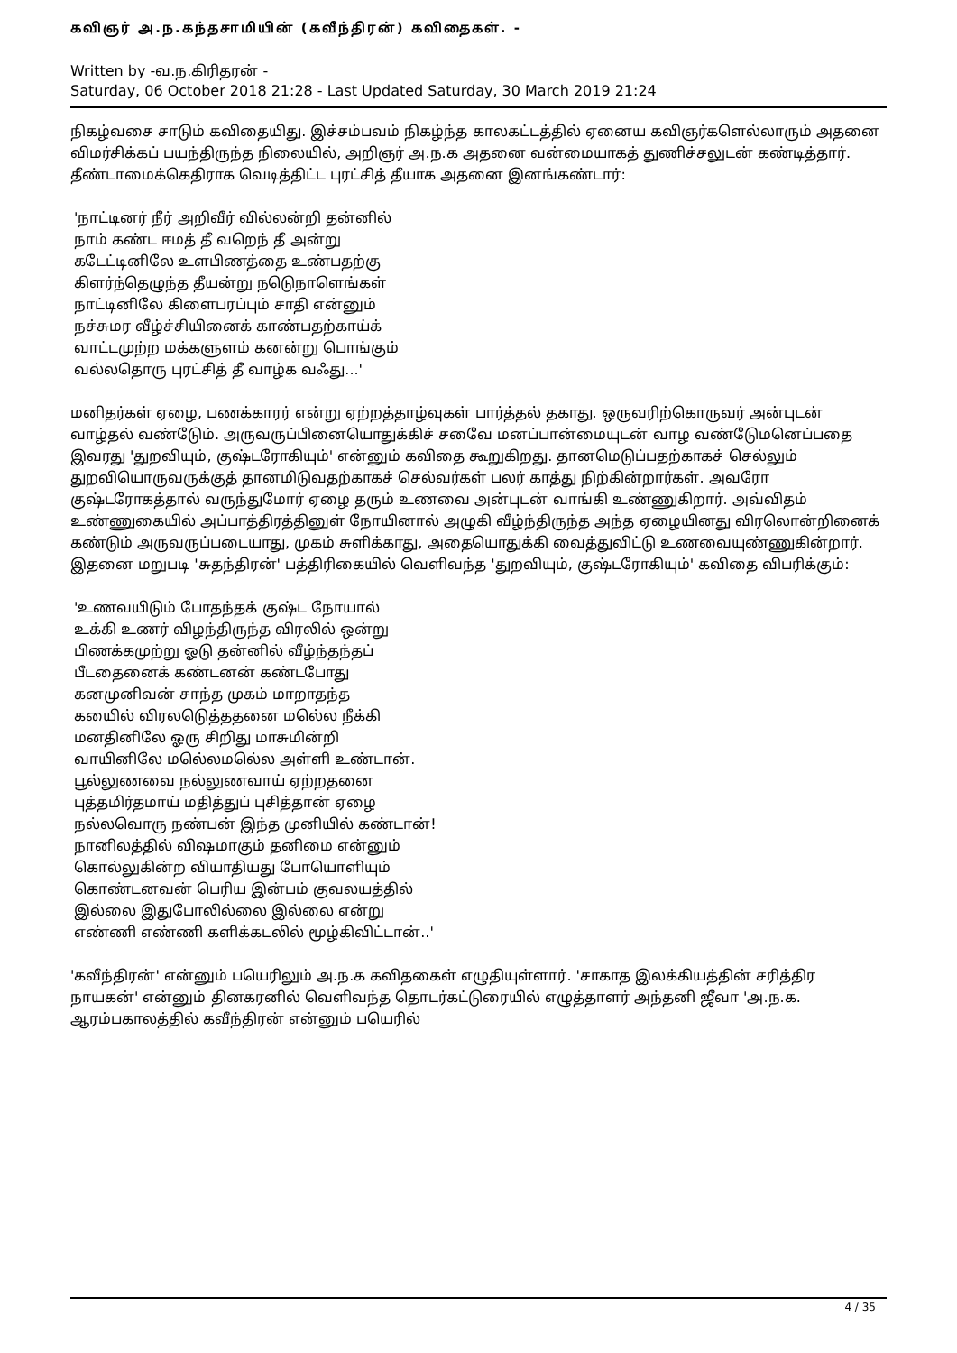கவிஞர் அ.ந.கந்தசாமியின் (கவீந்திரன்) கவிதைகள். -
Written by -வ.ந.கிரிதரன் -
Saturday, 06 October 2018 21:28 - Last Updated Saturday, 30 March 2019 21:24
நிகழ்வசை சாடும் கவிதையிது. இச்சம்பவம் நிகழ்ந்த காலகட்டத்தில் ஏனைய கவிஞர்களெல்லாரும் அதனை விமர்சிக்கப் பயந்திருந்த நிலையில், அறிஞர் அ.ந.க அதனை வன்மையாகத் துணிச்சலுடன் கண்டித்தார். தீண்டாமைக்கெதிராக வெடித்திட்ட புரட்சித் தீயாக அதனை இனங்கண்டார்:
'நாட்டினர் நீர் அறிவீர் வில்லன்றி தன்னில்
நாம் கண்ட ஈமத் தீ வறெந் தீ அன்று
கடேட்டினிலே உளபிணத்தை உண்பதற்கு
கிளர்ந்தெழுந்த தீயன்று நடெுநாளெங்கள்
நாட்டினிலே கிளைபரப்பும் சாதி என்னும்
நச்சுமர வீழ்ச்சியினைக் காண்பதற்காய்க்
வாட்டமுற்ற மக்களுளம் கனன்று பொங்கும்
வல்லதொரு புரட்சித் தீ வாழ்க வஃது...'
மனிதர்கள் ஏழை, பணக்காரர் என்று ஏற்றத்தாழ்வுகள் பார்த்தல் தகாது. ஒருவரிற்கொருவர் அன்புடன் வாழ்தல் வண்டேும். அருவருப்பினையொதுக்கிச் சவேை மனப்பான்மையுடன் வாழ வண்டேுமனெப்பதை இவரது 'துறவியும், குஷ்டரோகியும்' என்னும் கவிதை கூறுகிறது. தானமெடுப்பதற்காகச் செல்லும் துறவியொருவருக்குத் தானமிடுவதற்காகச் செல்வர்கள் பலர் காத்து நிற்கின்றார்கள். அவரோ குஷ்டரோகத்தால் வருந்துமோர் ஏழை தரும் உணவை அன்புடன் வாங்கி உண்ணுகிறார். அவ்விதம் உண்ணுகையில் அப்பாத்திரத்தினுள் நோயினால் அழுகி வீழ்ந்திருந்த அந்த ஏழையினது விரலொன்றினைக் கண்டும் அருவருப்படையாது, முகம் சுளிக்காது, அதையொதுக்கி வைத்துவிட்டு உணவையுண்ணுகின்றார். இதனை மறுபடி 'சுதந்திரன்' பத்திரிகையில் வெளிவந்த 'துறவியும், குஷ்டரோகியும்' கவிதை விபரிக்கும்:
'உணவயிடும் போதந்தக் குஷ்ட நோயால்
உக்கி உணர் விழந்திருந்த விரலில் ஒன்று
பிணக்கமுற்று ஓடு தன்னில் வீழ்ந்தந்தப்
பீடதைனைக் கண்டனன் கண்டபோது
கனமுனிவன் சாந்த முகம் மாறாதந்த
கயைில் விரலடெுத்ததனை மலெ்ல நீக்கி
மனதினிலே ஓரு சிறிது மாசுமின்றி
வாயினிலே மலெ்லமலெ்ல அள்ளி உண்டான்.
பூல்லுணவை நல்லுணவாய் ஏற்றதனை
புத்தமிர்தமாய் மதித்துப் புசித்தான் ஏழை
நல்லவொரு நண்பன் இந்த முனியில் கண்டான்!
நானிலத்தில் விஷமாகும் தனிமை என்னும்
கொல்லுகின்ற வியாதியது போயொளியும்
கொண்டனவன் பெரிய இன்பம் குவலயத்தில்
இல்லை இதுபோலில்லை இல்லை என்று
எண்ணி எண்ணி களிக்கடலில் மூழ்கிவிட்டான்..'
'கவீந்திரன்' என்னும் பயெரிலும் அ.ந.க கவிதகைள் எழுதியுள்ளார். 'சாகாத இலக்கியத்தின் சரித்திர நாயகன்' என்னும் தினகரனில் வெளிவந்த தொடர்கட்டுரையில் எழுத்தாளர் அந்தனி ஜீவா 'அ.ந.க. ஆரம்பகாலத்தில் கவீந்திரன் என்னும் பயெரில்
4 / 35